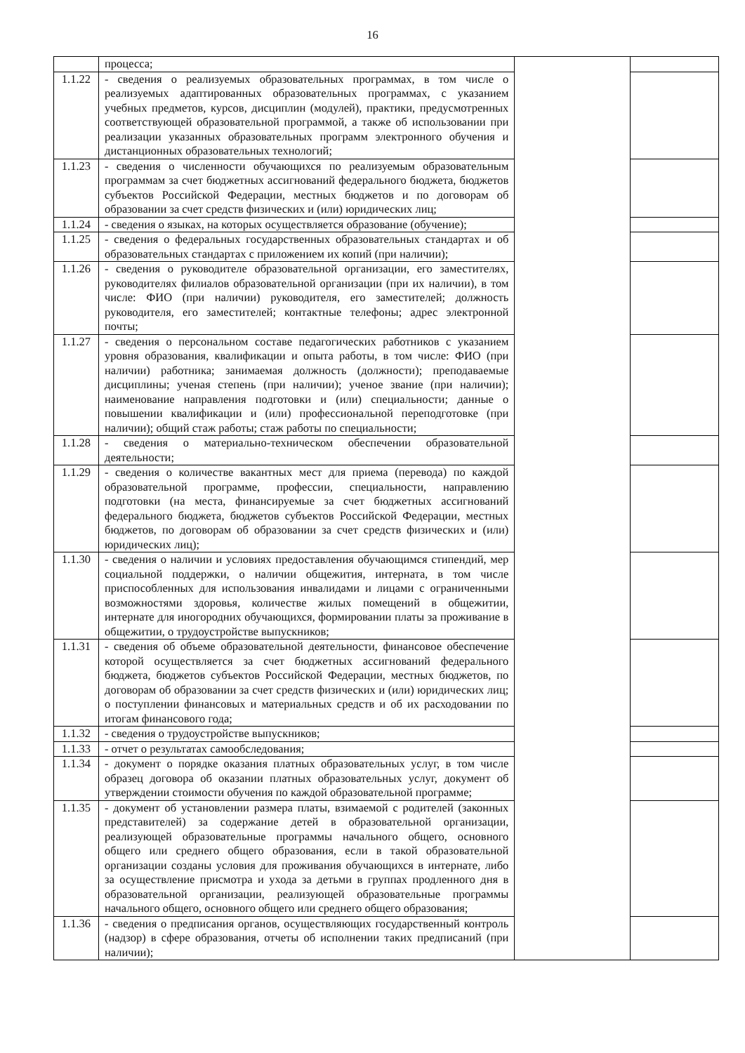16
| | процесса; | | |
| 1.1.22 | - сведения о реализуемых образовательных программах, в том числе о реализуемых адаптированных образовательных программах, с указанием учебных предметов, курсов, дисциплин (модулей), практики, предусмотренных соответствующей образовательной программой, а также об использовании при реализации указанных образовательных программ электронного обучения и дистанционных образовательных технологий; | | |
| 1.1.23 | - сведения о численности обучающихся по реализуемым образовательным программам за счет бюджетных ассигнований федерального бюджета, бюджетов субъектов Российской Федерации, местных бюджетов и по договорам об образовании за счет средств физических и (или) юридических лиц; | | |
| 1.1.24 | - сведения о языках, на которых осуществляется образование (обучение); | | |
| 1.1.25 | - сведения о федеральных государственных образовательных стандартах и об образовательных стандартах с приложением их копий (при наличии); | | |
| 1.1.26 | - сведения о руководителе образовательной организации, его заместителях, руководителях филиалов образовательной организации (при их наличии), в том числе: ФИО (при наличии) руководителя, его заместителей; должность руководителя, его заместителей; контактные телефоны; адрес электронной почты; | | |
| 1.1.27 | - сведения о персональном составе педагогических работников с указанием уровня образования, квалификации и опыта работы, в том числе: ФИО (при наличии) работника; занимаемая должность (должности); преподаваемые дисциплины; ученая степень (при наличии); ученое звание (при наличии); наименование направления подготовки и (или) специальности; данные о повышении квалификации и (или) профессиональной переподготовке (при наличии); общий стаж работы; стаж работы по специальности; | | |
| 1.1.28 | - сведения о материально-техническом обеспечении образовательной деятельности; | | |
| 1.1.29 | - сведения о количестве вакантных мест для приема (перевода) по каждой образовательной программе, профессии, специальности, направлению подготовки (на места, финансируемые за счет бюджетных ассигнований федерального бюджета, бюджетов субъектов Российской Федерации, местных бюджетов, по договорам об образовании за счет средств физических и (или) юридических лиц); | | |
| 1.1.30 | - сведения о наличии и условиях предоставления обучающимся стипендий, мер социальной поддержки, о наличии общежития, интерната, в том числе приспособленных для использования инвалидами и лицами с ограниченными возможностями здоровья, количестве жилых помещений в общежитии, интернате для иногородних обучающихся, формировании платы за проживание в общежитии, о трудоустройстве выпускников; | | |
| 1.1.31 | - сведения об объеме образовательной деятельности, финансовое обеспечение которой осуществляется за счет бюджетных ассигнований федерального бюджета, бюджетов субъектов Российской Федерации, местных бюджетов, по договорам об образовании за счет средств физических и (или) юридических лиц; о поступлении финансовых и материальных средств и об их расходовании по итогам финансового года; | | |
| 1.1.32 | - сведения о трудоустройстве выпускников; | | |
| 1.1.33 | - отчет о результатах самообследования; | | |
| 1.1.34 | - документ о порядке оказания платных образовательных услуг, в том числе образец договора об оказании платных образовательных услуг, документ об утверждении стоимости обучения по каждой образовательной программе; | | |
| 1.1.35 | - документ об установлении размера платы, взимаемой с родителей (законных представителей) за содержание детей в образовательной организации, реализующей образовательные программы начального общего, основного общего или среднего общего образования, если в такой образовательной организации созданы условия для проживания обучающихся в интернате, либо за осуществление присмотра и ухода за детьми в группах продленного дня в образовательной организации, реализующей образовательные программы начального общего, основного общего или среднего общего образования; | | |
| 1.1.36 | - сведения о предписания органов, осуществляющих государственный контроль (надзор) в сфере образования, отчеты об исполнении таких предписаний (при наличии); | | |